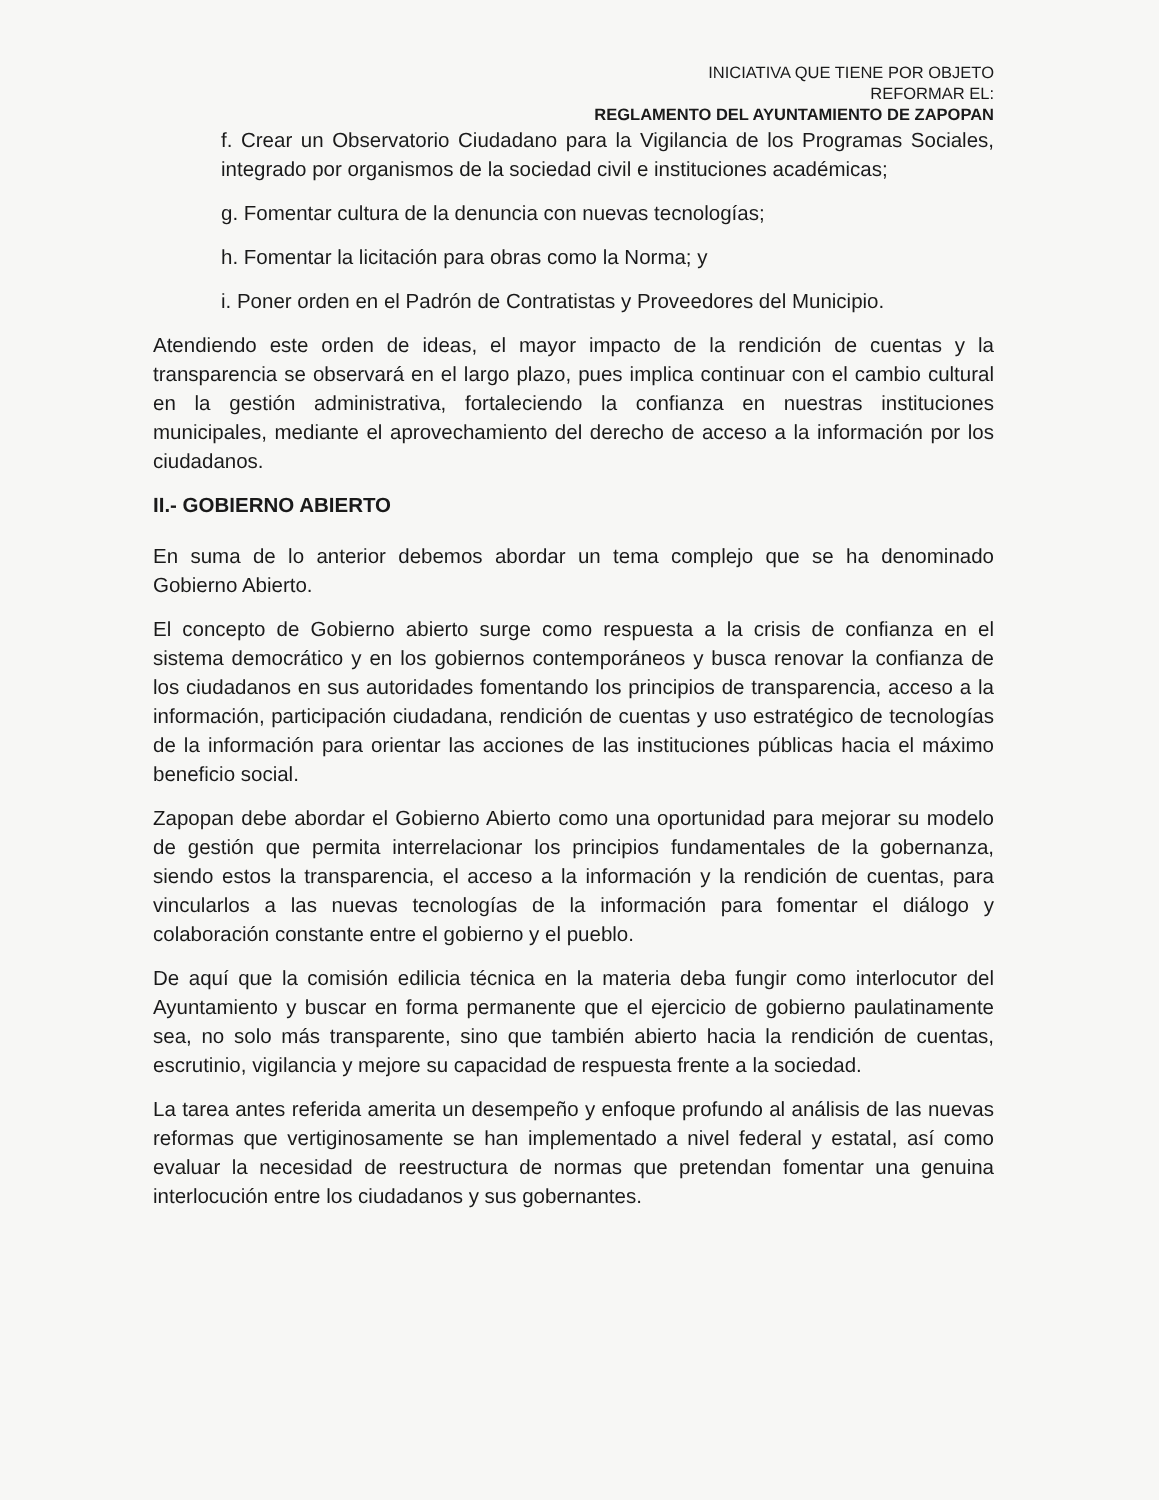INICIATIVA QUE TIENE POR OBJETO
REFORMAR EL:
REGLAMENTO DEL AYUNTAMIENTO DE ZAPOPAN
f. Crear un Observatorio Ciudadano para la Vigilancia de los Programas Sociales, integrado por organismos de la sociedad civil e instituciones académicas;
g. Fomentar cultura de la denuncia con nuevas tecnologías;
h. Fomentar la licitación para obras como la Norma; y
i. Poner orden en el Padrón de Contratistas y Proveedores del Municipio.
Atendiendo este orden de ideas, el mayor impacto de la rendición de cuentas y la transparencia se observará en el largo plazo, pues implica continuar con el cambio cultural en la gestión administrativa, fortaleciendo la confianza en nuestras instituciones municipales, mediante el aprovechamiento del derecho de acceso a la información por los ciudadanos.
II.- GOBIERNO ABIERTO
En suma de lo anterior debemos abordar un tema complejo que se ha denominado Gobierno Abierto.
El concepto de Gobierno abierto surge como respuesta a la crisis de confianza en el sistema democrático y en los gobiernos contemporáneos y busca renovar la confianza de los ciudadanos en sus autoridades fomentando los principios de transparencia, acceso a la información, participación ciudadana, rendición de cuentas y uso estratégico de tecnologías de la información para orientar las acciones de las instituciones públicas hacia el máximo beneficio social.
Zapopan debe abordar el Gobierno Abierto como una oportunidad para mejorar su modelo de gestión que permita interrelacionar los principios fundamentales de la gobernanza, siendo estos la transparencia, el acceso a la información y la rendición de cuentas, para vincularlos a las nuevas tecnologías de la información para fomentar el diálogo y colaboración constante entre el gobierno y el pueblo.
De aquí que la comisión edilicia técnica en la materia deba fungir como interlocutor del Ayuntamiento y buscar en forma permanente que el ejercicio de gobierno paulatinamente sea, no solo más transparente, sino que también abierto hacia la rendición de cuentas, escrutinio, vigilancia y mejore su capacidad de respuesta frente a la sociedad.
La tarea antes referida amerita un desempeño y enfoque profundo al análisis de las nuevas reformas que vertiginosamente se han implementado a nivel federal y estatal, así como evaluar la necesidad de reestructura de normas que pretendan fomentar una genuina interlocución entre los ciudadanos y sus gobernantes.